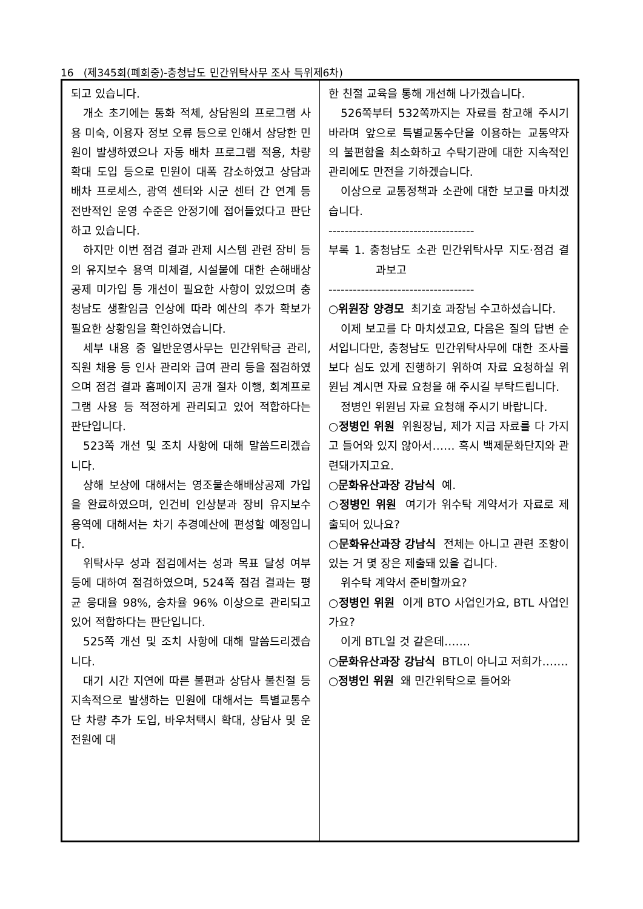16 (제345회(폐회중)-충청남도 민간위탁사무 조사 특위제6차)
되고 있습니다.
개소 초기에는 통화 적체, 상담원의 프로그램 사용 미숙, 이용자 정보 오류 등으로 인해서 상당한 민원이 발생하였으나 자동 배차 프로그램 적용, 차량 확대 도입 등으로 민원이 대폭 감소하였고 상담과 배차 프로세스, 광역 센터와 시군 센터 간 연계 등 전반적인 운영 수준은 안정기에 접어들었다고 판단하고 있습니다.
하지만 이번 점검 결과 관제 시스템 관련 장비 등의 유지보수 용역 미체결, 시설물에 대한 손해배상 공제 미가입 등 개선이 필요한 사항이 있었으며 충청남도 생활임금 인상에 따라 예산의 추가 확보가 필요한 상황임을 확인하였습니다.
세부 내용 중 일반운영사무는 민간위탁금 관리, 직원 채용 등 인사 관리와 급여 관리 등을 점검하였으며 점검 결과 홈페이지 공개 절차 이행, 회계프로그램 사용 등 적정하게 관리되고 있어 적합하다는 판단입니다.
523쪽 개선 및 조치 사항에 대해 말씀드리겠습니다.
상해 보상에 대해서는 영조물손해배상공제 가입을 완료하였으며, 인건비 인상분과 장비 유지보수 용역에 대해서는 차기 추경예산에 편성할 예정입니다.
위탁사무 성과 점검에서는 성과 목표 달성 여부 등에 대하여 점검하였으며, 524쪽 점검 결과는 평균 응대율 98%, 승차율 96% 이상으로 관리되고 있어 적합하다는 판단입니다.
525쪽 개선 및 조치 사항에 대해 말씀드리겠습니다.
대기 시간 지연에 따른 불편과 상담사 불친절 등 지속적으로 발생하는 민원에 대해서는 특별교통수단 차량 추가 도입, 바우처택시 확대, 상담사 및 운전원에 대
한 친절 교육을 통해 개선해 나가겠습니다.
526쪽부터 532쪽까지는 자료를 참고해 주시기 바라며 앞으로 특별교통수단을 이용하는 교통약자의 불편함을 최소화하고 수탁기관에 대한 지속적인 관리에도 만전을 기하겠습니다.
이상으로 교통정책과 소관에 대한 보고를 마치겠습니다.
------------------------------------
부록 1. 충청남도 소관 민간위탁사무 지도·점검 결과보고
------------------------------------
○위원장 양경모 최기호 과장님 수고하셨습니다.
이제 보고를 다 마치셨고요, 다음은 질의 답변 순서입니다만, 충청남도 민간위탁사무에 대한 조사를 보다 심도 있게 진행하기 위하여 자료 요청하실 위원님 계시면 자료 요청을 해 주시길 부탁드립니다.
정병인 위원님 자료 요청해 주시기 바랍니다.
○정병인 위원 위원장님, 제가 지금 자료를 다 가지고 들어와 있지 않아서…… 혹시 백제문화단지와 관련돼가지고요.
○문화유산과장 강남식 예.
○정병인 위원 여기가 위수탁 계약서가 자료로 제출되어 있나요?
○문화유산과장 강남식 전체는 아니고 관련 조항이 있는 거 몇 장은 제출돼 있을 겁니다.
위수탁 계약서 준비할까요?
○정병인 위원 이게 BTO 사업인가요, BTL 사업인가요?
이게 BTL일 것 같은데…….
○문화유산과장 강남식 BTL이 아니고 저희가…….
○정병인 위원 왜 민간위탁으로 들어와